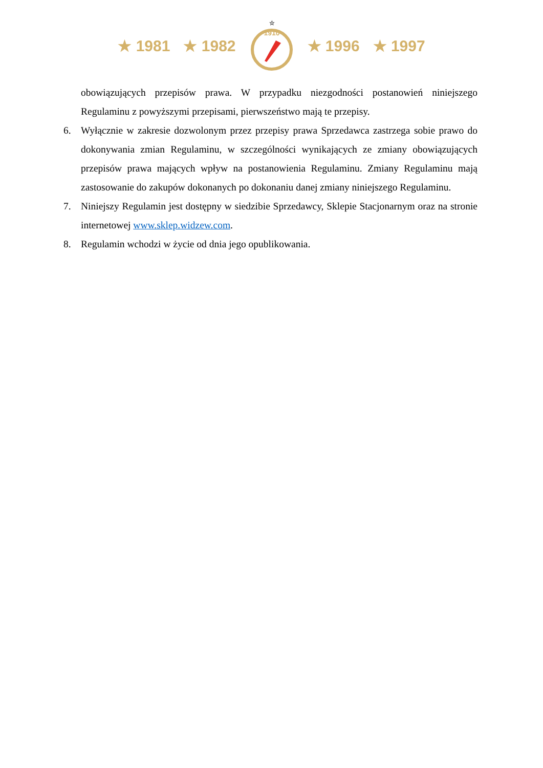★ 1981 ★ 1982
☆
1910
★ 1996 ★ 1997
obowiązujących przepisów prawa. W przypadku niezgodności postanowień niniejszego Regulaminu z powyższymi przepisami, pierwszeństwo mają te przepisy.
6. Wyłącznie w zakresie dozwolonym przez przepisy prawa Sprzedawca zastrzega sobie prawo do dokonywania zmian Regulaminu, w szczególności wynikających ze zmiany obowiązujących przepisów prawa mających wpływ na postanowienia Regulaminu. Zmiany Regulaminu mają zastosowanie do zakupów dokonanych po dokonaniu danej zmiany niniejszego Regulaminu.
7. Niniejszy Regulamin jest dostępny w siedzibie Sprzedawcy, Sklepie Stacjonarnym oraz na stronie internetowej www.sklep.widzew.com.
8. Regulamin wchodzi w życie od dnia jego opublikowania.